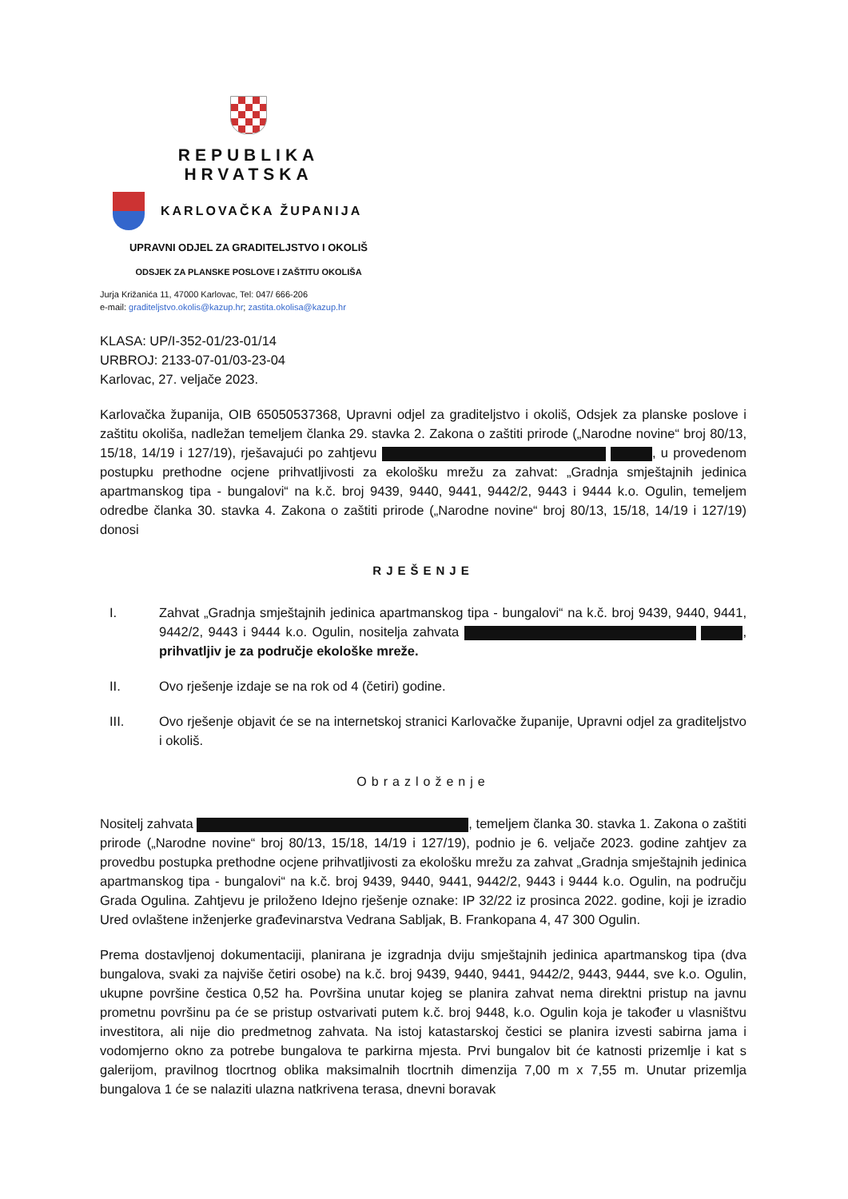REPUBLIKA HRVATSKA
KARLOVAČKA ŽUPANIJA
UPRAVNI ODJEL ZA GRADITELJSTVO I OKOLIŠ
ODSJEK ZA PLANSKE POSLOVE I ZAŠTITU OKOLIŠA
Jurja Križanića 11, 47000 Karlovac, Tel: 047/ 666-206
e-mail: graditeljstvo.okolis@kazup.hr; zastita.okolisa@kazup.hr
KLASA: UP/I-352-01/23-01/14
URBROJ: 2133-07-01/03-23-04
Karlovac, 27. veljače 2023.
Karlovačka županija, OIB 65050537368, Upravni odjel za graditeljstvo i okoliš, Odsjek za planske poslove i zaštitu okoliša, nadležan temeljem članka 29. stavka 2. Zakona o zaštiti prirode („Narodne novine“ broj 80/13, 15/18, 14/19 i 127/19), rješavajući po zahtjevu , u provedenom postupku prethodne ocjene prihvatljivosti za ekološku mrežu za zahvat: „Gradnja smještajnih jedinica apartmanskog tipa - bungalovi“ na k.č. broj 9439, 9440, 9441, 9442/2, 9443 i 9444 k.o. Ogulin, temeljem odredbe članka 30. stavka 4. Zakona o zaštiti prirode („Narodne novine“ broj 80/13, 15/18, 14/19 i 127/19) donosi
RJEŠENJE
I. Zahvat „Gradnja smještajnih jedinica apartmanskog tipa - bungalovi“ na k.č. broj 9439, 9440, 9441, 9442/2, 9443 i 9444 k.o. Ogulin, nositelja zahvata , prihvatljiv je za područje ekološke mreže.
II. Ovo rješenje izdaje se na rok od 4 (četiri) godine.
III. Ovo rješenje objavit će se na internetskoj stranici Karlovačke županije, Upravni odjel za graditeljstvo i okoliš.
Obrazloženje
Nositelj zahvata , temeljem članka 30. stavka 1. Zakona o zaštiti prirode („Narodne novine“ broj 80/13, 15/18, 14/19 i 127/19), podnio je 6. veljače 2023. godine zahtjev za provedbu postupka prethodne ocjene prihvatljivosti za ekološku mrežu za zahvat „Gradnja smještajnih jedinica apartmanskog tipa - bungalovi“ na k.č. broj 9439, 9440, 9441, 9442/2, 9443 i 9444 k.o. Ogulin, na području Grada Ogulina. Zahtjevu je priloženo Idejno rješenje oznake: IP 32/22 iz prosinca 2022. godine, koji je izradio Ured ovlaštene inženjerke građevinarstva Vedrana Sabljak, B. Frankopana 4, 47 300 Ogulin.
Prema dostavljenoj dokumentaciji, planirana je izgradnja dviju smještajnih jedinica apartmanskog tipa (dva bungalova, svaki za najviše četiri osobe) na k.č. broj 9439, 9440, 9441, 9442/2, 9443, 9444, sve k.o. Ogulin, ukupne površine čestica 0,52 ha. Površina unutar kojeg se planira zahvat nema direktni pristup na javnu prometnu površinu pa će se pristup ostvarivati putem k.č. broj 9448, k.o. Ogulin koja je također u vlasništvu investitora, ali nije dio predmetnog zahvata. Na istoj katastarskoj čestici se planira izvesti sabirna jama i vodomjerno okno za potrebe bungalova te parkirna mjesta. Prvi bungalov bit će katnosti prizemlje i kat s galerijom, pravilnog tlocrtnog oblika maksimalnih tlocrtnih dimenzija 7,00 m x 7,55 m. Unutar prizemlja bungalova 1 će se nalaziti ulazna natkrivena terasa, dnevni boravak